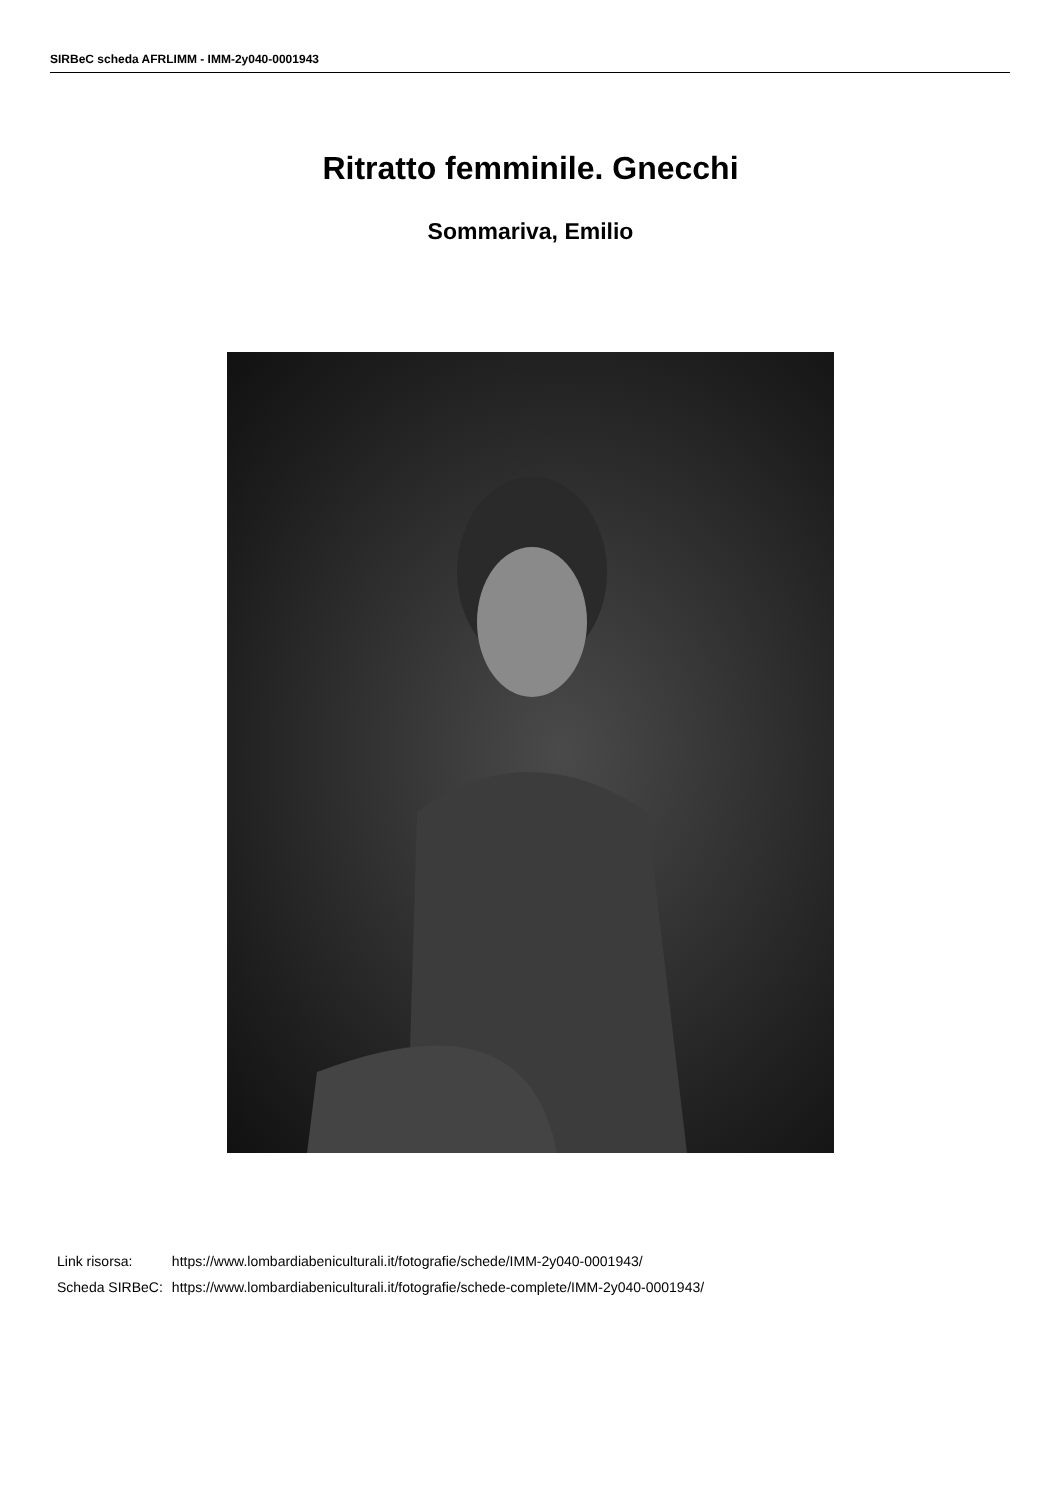SIRBeC scheda AFRLIMM - IMM-2y040-0001943
Ritratto femminile. Gnecchi
Sommariva, Emilio
| Link risorsa: | https://www.lombardiabeniculturali.it/fotografie/schede/IMM-2y040-0001943/ |
| Scheda SIRBeC: | https://www.lombardiabeniculturali.it/fotografie/schede-complete/IMM-2y040-0001943/ |